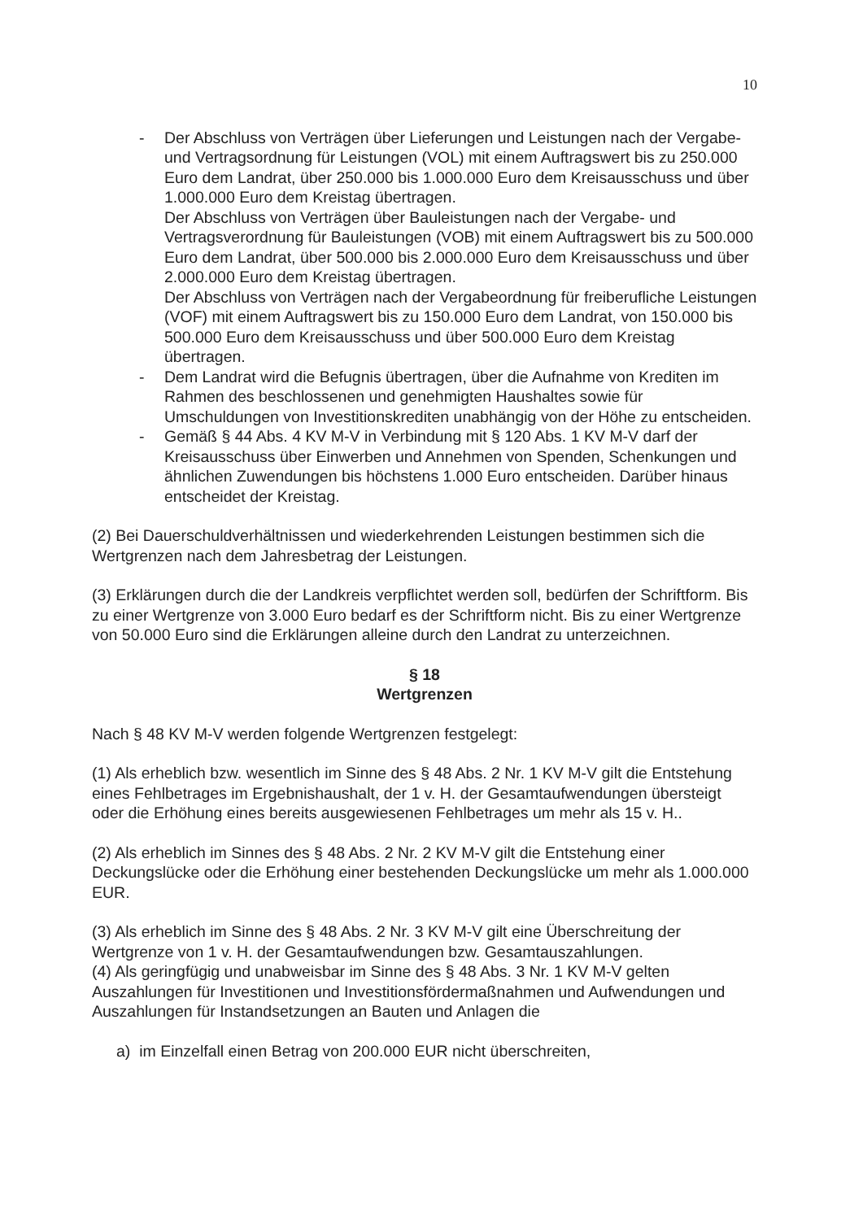10
- Der Abschluss von Verträgen über Lieferungen und Leistungen nach der Vergabe- und Vertragsordnung für Leistungen (VOL) mit einem Auftragswert bis zu 250.000 Euro dem Landrat, über 250.000 bis 1.000.000 Euro dem Kreisausschuss und über 1.000.000 Euro dem Kreistag übertragen.
Der Abschluss von Verträgen über Bauleistungen nach der Vergabe- und Vertragsverordnung für Bauleistungen (VOB) mit einem Auftragswert bis zu 500.000 Euro dem Landrat, über 500.000 bis 2.000.000 Euro dem Kreisausschuss und über 2.000.000 Euro dem Kreistag übertragen.
Der Abschluss von Verträgen nach der Vergabeordnung für freiberufliche Leistungen (VOF) mit einem Auftragswert bis zu 150.000 Euro dem Landrat, von 150.000 bis 500.000 Euro dem Kreisausschuss und über 500.000 Euro dem Kreistag übertragen.
- Dem Landrat wird die Befugnis übertragen, über die Aufnahme von Krediten im Rahmen des beschlossenen und genehmigten Haushaltes sowie für Umschuldungen von Investitionskrediten unabhängig von der Höhe zu entscheiden.
- Gemäß § 44 Abs. 4 KV M-V in Verbindung mit § 120 Abs. 1 KV M-V darf der Kreisausschuss über Einwerben und Annehmen von Spenden, Schenkungen und ähnlichen Zuwendungen bis höchstens 1.000 Euro entscheiden. Darüber hinaus entscheidet der Kreistag.
(2) Bei Dauerschuldverhältnissen und wiederkehrenden Leistungen bestimmen sich die Wertgrenzen nach dem Jahresbetrag der Leistungen.
(3) Erklärungen durch die der Landkreis verpflichtet werden soll, bedürfen der Schriftform. Bis zu einer Wertgrenze von 3.000 Euro bedarf es der Schriftform nicht. Bis zu einer Wertgrenze von 50.000 Euro sind die Erklärungen alleine durch den Landrat zu unterzeichnen.
§ 18
Wertgrenzen
Nach § 48 KV M-V werden folgende Wertgrenzen festgelegt:
(1) Als erheblich bzw. wesentlich im Sinne des § 48 Abs. 2 Nr. 1 KV M-V gilt die Entstehung eines Fehlbetrages im Ergebnishaushalt, der 1 v. H. der Gesamtaufwendungen übersteigt oder die Erhöhung eines bereits ausgewiesenen Fehlbetrages um mehr als 15 v. H..
(2) Als erheblich im Sinnes des § 48 Abs. 2 Nr. 2 KV M-V gilt die Entstehung einer Deckungslücke oder die Erhöhung einer bestehenden Deckungslücke um mehr als 1.000.000 EUR.
(3) Als erheblich im Sinne des § 48 Abs. 2 Nr. 3 KV M-V gilt eine Überschreitung der Wertgrenze von 1 v. H. der Gesamtaufwendungen bzw. Gesamtauszahlungen.
(4) Als geringfügig und unabweisbar im Sinne des § 48 Abs. 3 Nr. 1 KV M-V gelten Auszahlungen für Investitionen und Investitionsfördermaßnahmen und Aufwendungen und Auszahlungen für Instandsetzungen an Bauten und Anlagen die
a) im Einzelfall einen Betrag von 200.000 EUR nicht überschreiten,